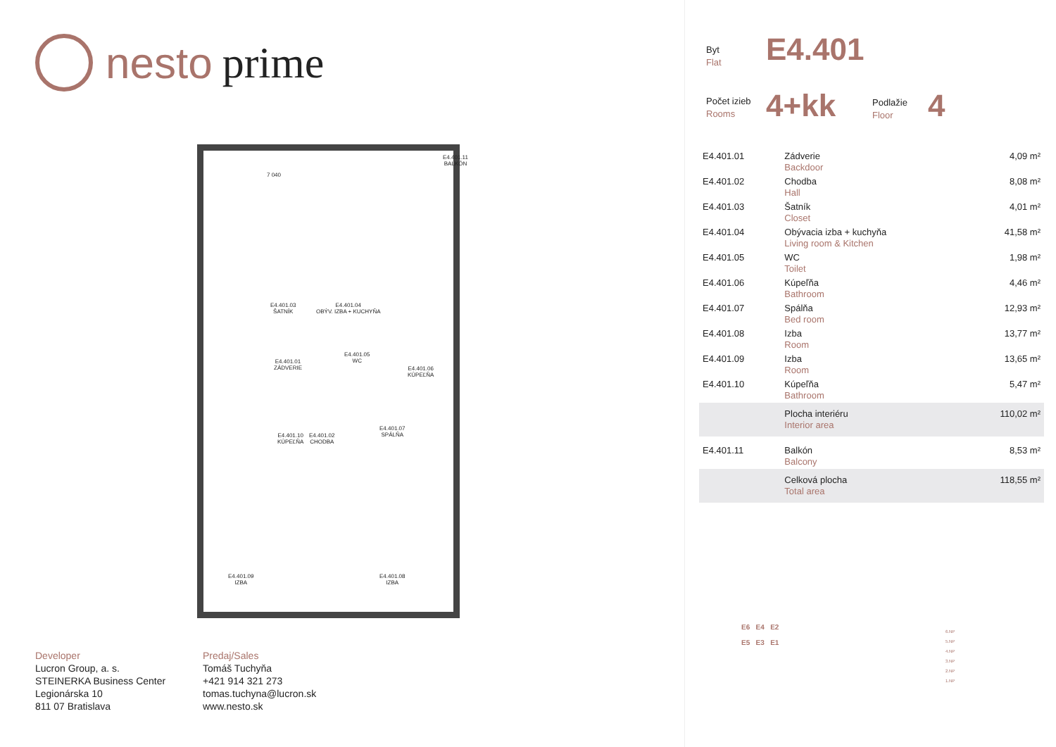nesto prime
7 040
E4.401.11
BALKÓN
E4.401.04
OBÝV. IZBA + KUCHYŇA
E4.401.03
ŠATNÍK
E4.401.01
ZÁDVERIE
E4.401.05
WC
E4.401.06
KÚPEĽŇA
E4.401.10
KÚPEĽŇA
E4.401.02
CHODBA
E4.401.07
SPÁLŇA
E4.401.09
IZBA
E4.401.08
IZBA
Developer
Lucron Group, a. s.
STEINERKA Business Center
Legionárska 10
811 07 Bratislava
Predaj/Sales
Tomáš Tuchyňa
+421 914 321 273
tomas.tuchyna@lucron.sk
www.nesto.sk
Byt
Flat
E4.401
Počet izieb
Rooms
4+kk
Podlažie
Floor
4
| E4.401.01 | Zádverie Backdoor | 4,09 m² |
| E4.401.02 | Chodba Hall | 8,08 m² |
| E4.401.03 | Šatník Closet | 4,01 m² |
| E4.401.04 | Obývacia izba + kuchyňa Living room & Kitchen | 41,58 m² |
| E4.401.05 | WC Toilet | 1,98 m² |
| E4.401.06 | Kúpeľňa Bathroom | 4,46 m² |
| E4.401.07 | Spálňa Bed room | 12,93 m² |
| E4.401.08 | Izba Room | 13,77 m² |
| E4.401.09 | Izba Room | 13,65 m² |
| E4.401.10 | Kúpeľňa Bathroom | 5,47 m² |
| | Plocha interiéru Interior area | 110,02 m² |
| E4.401.11 | Balkón Balcony | 8,53 m² |
| | Celková plocha Total area | 118,55 m² |
E6 E4 E2
E5 E3 E1
6.NP
5.NP
4.NP
3.NP
2.NP
1.NP